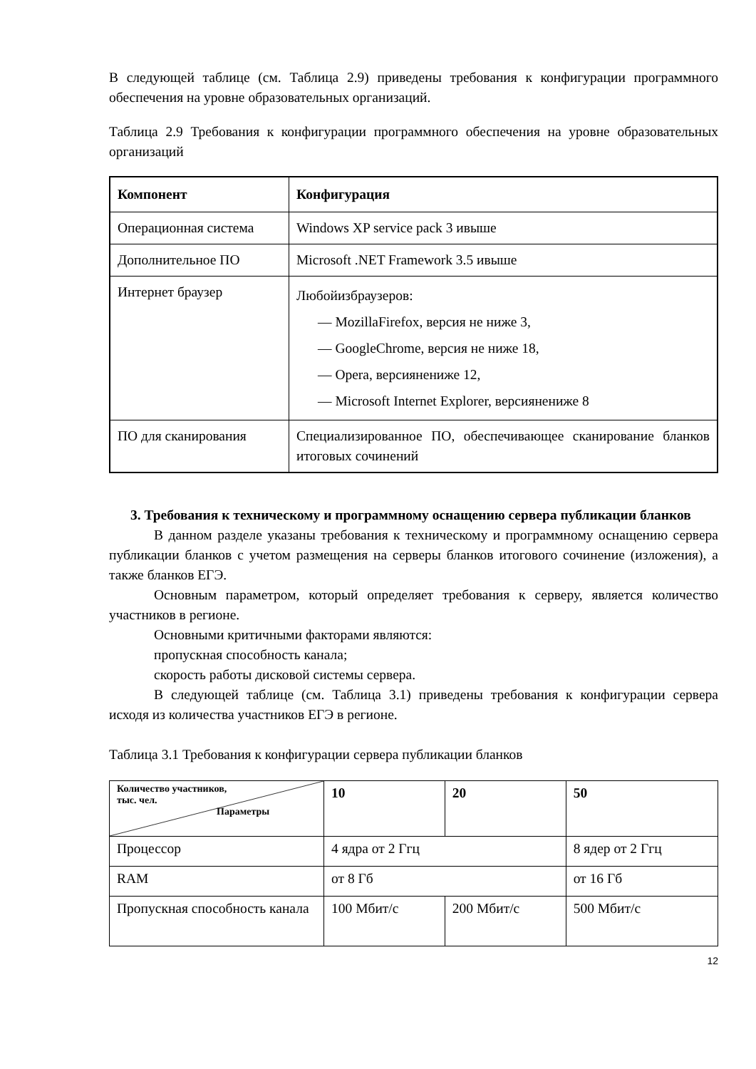В следующей таблице (см. Таблица 2.9) приведены требования к конфигурации программного обеспечения на уровне образовательных организаций.
Таблица 2.9 Требования к конфигурации программного обеспечения на уровне образовательных организаций
| Компонент | Конфигурация |
| --- | --- |
| Операционная система | Windows XP service pack 3 ивыше |
| Дополнительное ПО | Microsoft .NET Framework 3.5 ивыше |
| Интернет браузер | Любойизбраузеров: — MozillaFirefox, версия не ниже 3, — GoogleChrome, версия не ниже 18, — Opera, версиянениже 12, — Microsoft Internet Explorer, версиянениже 8 |
| ПО для сканирования | Специализированное ПО, обеспечивающее сканирование бланков итоговых сочинений |
3. Требования к техническому и программному оснащению сервера публикации бланков
В данном разделе указаны требования к техническому и программному оснащению сервера публикации бланков с учетом размещения на серверы бланков итогового сочинение (изложения), а также бланков ЕГЭ.
Основным параметром, который определяет требования к серверу, является количество участников в регионе.
Основными критичными факторами являются:
пропускная способность канала;
скорость работы дисковой системы сервера.
В следующей таблице (см. Таблица 3.1) приведены требования к конфигурации сервера исходя из количества участников ЕГЭ в регионе.
Таблица 3.1 Требования к конфигурации сервера публикации бланков
| Количество участников, тыс. чел. Параметры | 10 | 20 | 50 |
| Процессор | 4 ядра от 2 Ггц | | 8 ядер от 2 Ггц |
| RAM | от 8 Гб | | от 16 Гб |
| Пропускная способность канала | 100 Мбит/с | 200 Мбит/с | 500 Мбит/с |
12